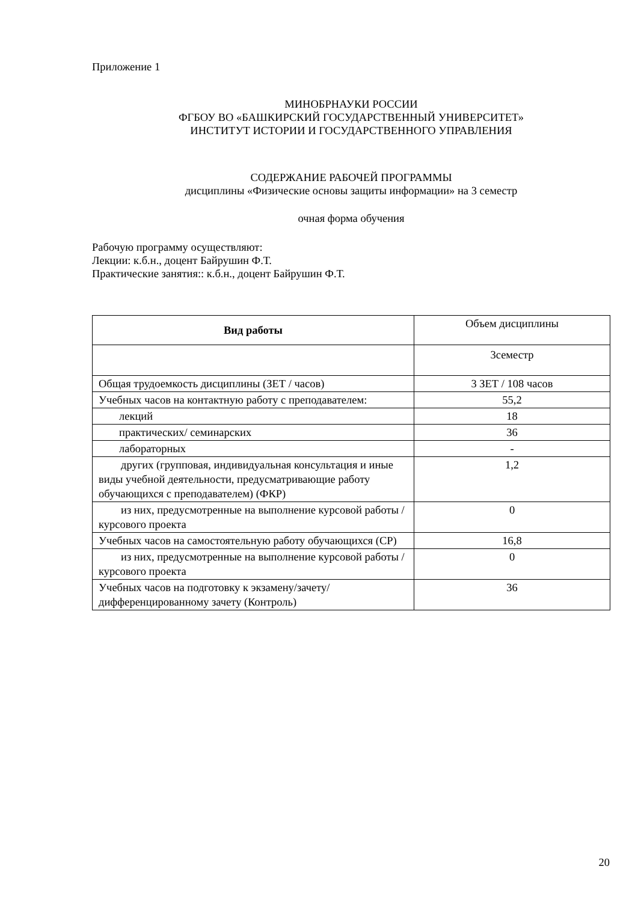Приложение 1
МИНОБРНАУКИ РОССИИ
ФГБОУ ВО «БАШКИРСКИЙ ГОСУДАРСТВЕННЫЙ УНИВЕРСИТЕТ»
ИНСТИТУТ ИСТОРИИ И ГОСУДАРСТВЕННОГО УПРАВЛЕНИЯ
СОДЕРЖАНИЕ РАБОЧЕЙ ПРОГРАММЫ
дисциплины «Физические основы защиты информации» на 3 семестр
очная форма обучения
Рабочую программу осуществляют:
Лекции: к.б.н., доцент Байрушин Ф.Т.
Практические занятия:: к.б.н., доцент Байрушин Ф.Т.
| Вид работы | Объем дисциплины |
| | 3семестр |
| Общая трудоемкость дисциплины (ЗЕТ / часов) | 3 ЗЕТ / 108 часов |
| Учебных часов на контактную работу с преподавателем: | 55,2 |
| лекций | 18 |
| практических/ семинарских | 36 |
| лабораторных | - |
| другиx (групповая, индивидуальная консультация и иные виды учебной деятельности, предусматривающие работу обучающихся с преподавателем) (ФКР) | 1,2 |
| из них, предусмотренные на выполнение курсовой работы / курсового проекта | 0 |
| Учебных часов на самостоятельную работу обучающихся (СР) | 16,8 |
| из них, предусмотренные на выполнение курсовой работы / курсового проекта | 0 |
| Учебных часов на подготовку к экзамену/зачету/дифференцированному зачету (Контроль) | 36 |
20